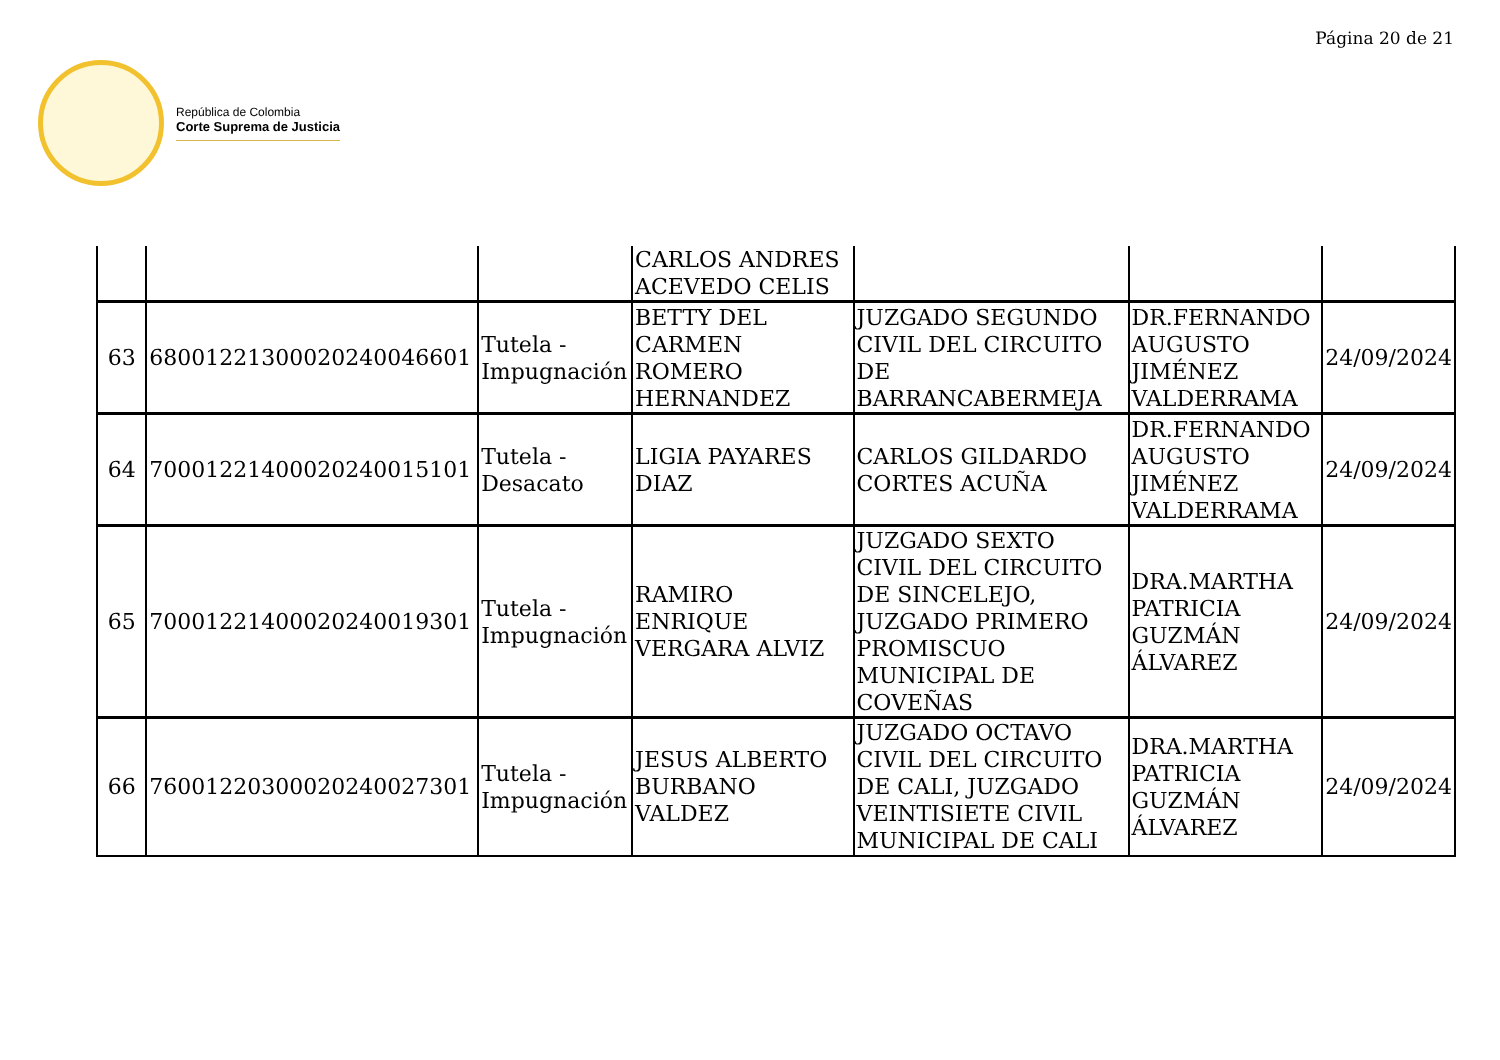Página 20 de 21
República de Colombia
Corte Suprema de Justicia
| | | | CARLOS ANDRES ACEVEDO CELIS | | | |
| 63 | 68001221300020240046601 | Tutela - Impugnación | BETTY DEL CARMEN ROMERO HERNANDEZ | JUZGADO SEGUNDO CIVIL DEL CIRCUITO DE BARRANCABERMEJA | DR.FERNANDO AUGUSTO JIMÉNEZ VALDERRAMA | 24/09/2024 |
| 64 | 70001221400020240015101 | Tutela - Desacato | LIGIA PAYARES DIAZ | CARLOS GILDARDO CORTES ACUÑA | DR.FERNANDO AUGUSTO JIMÉNEZ VALDERRAMA | 24/09/2024 |
| 65 | 70001221400020240019301 | Tutela - Impugnación | RAMIRO ENRIQUE VERGARA ALVIZ | JUZGADO SEXTO CIVIL DEL CIRCUITO DE SINCELEJO, JUZGADO PRIMERO PROMISCUO MUNICIPAL DE COVEÑAS | DRA.MARTHA PATRICIA GUZMÁN ÁLVAREZ | 24/09/2024 |
| 66 | 76001220300020240027301 | Tutela - Impugnación | JESUS ALBERTO BURBANO VALDEZ | JUZGADO OCTAVO CIVIL DEL CIRCUITO DE CALI, JUZGADO VEINTISIETE CIVIL MUNICIPAL DE CALI | DRA.MARTHA PATRICIA GUZMÁN ÁLVAREZ | 24/09/2024 |